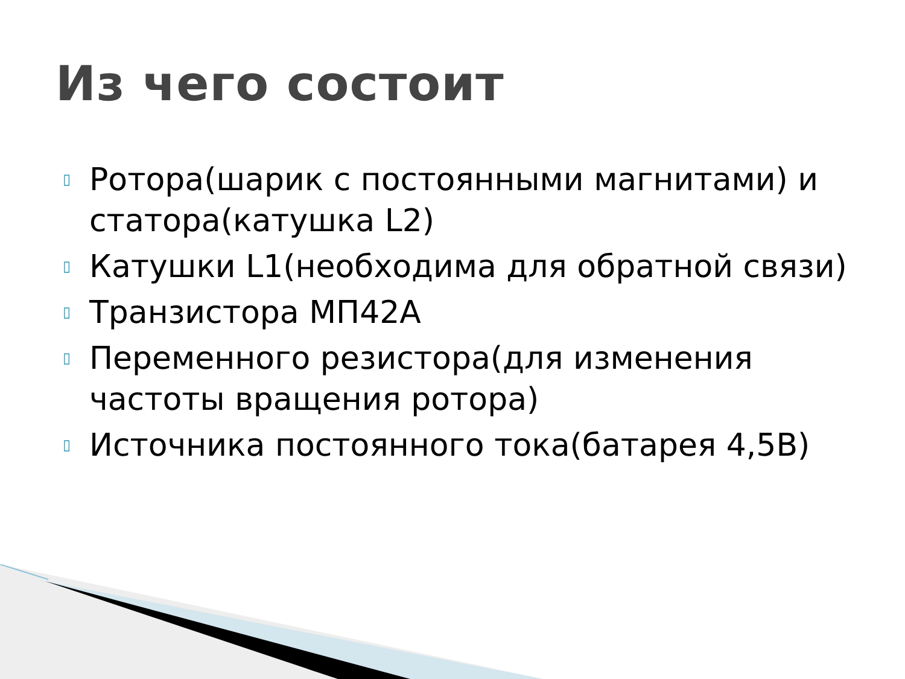Из чего состоит
▯ Ротора(шарик с постоянными магнитами) и статора(катушка L2)
▯ Катушки L1(необходима для обратной связи)
▯ Транзистора МП42А
▯ Переменного резистора(для изменения частоты вращения ротора)
▯ Источника постоянного тока(батарея 4,5В)